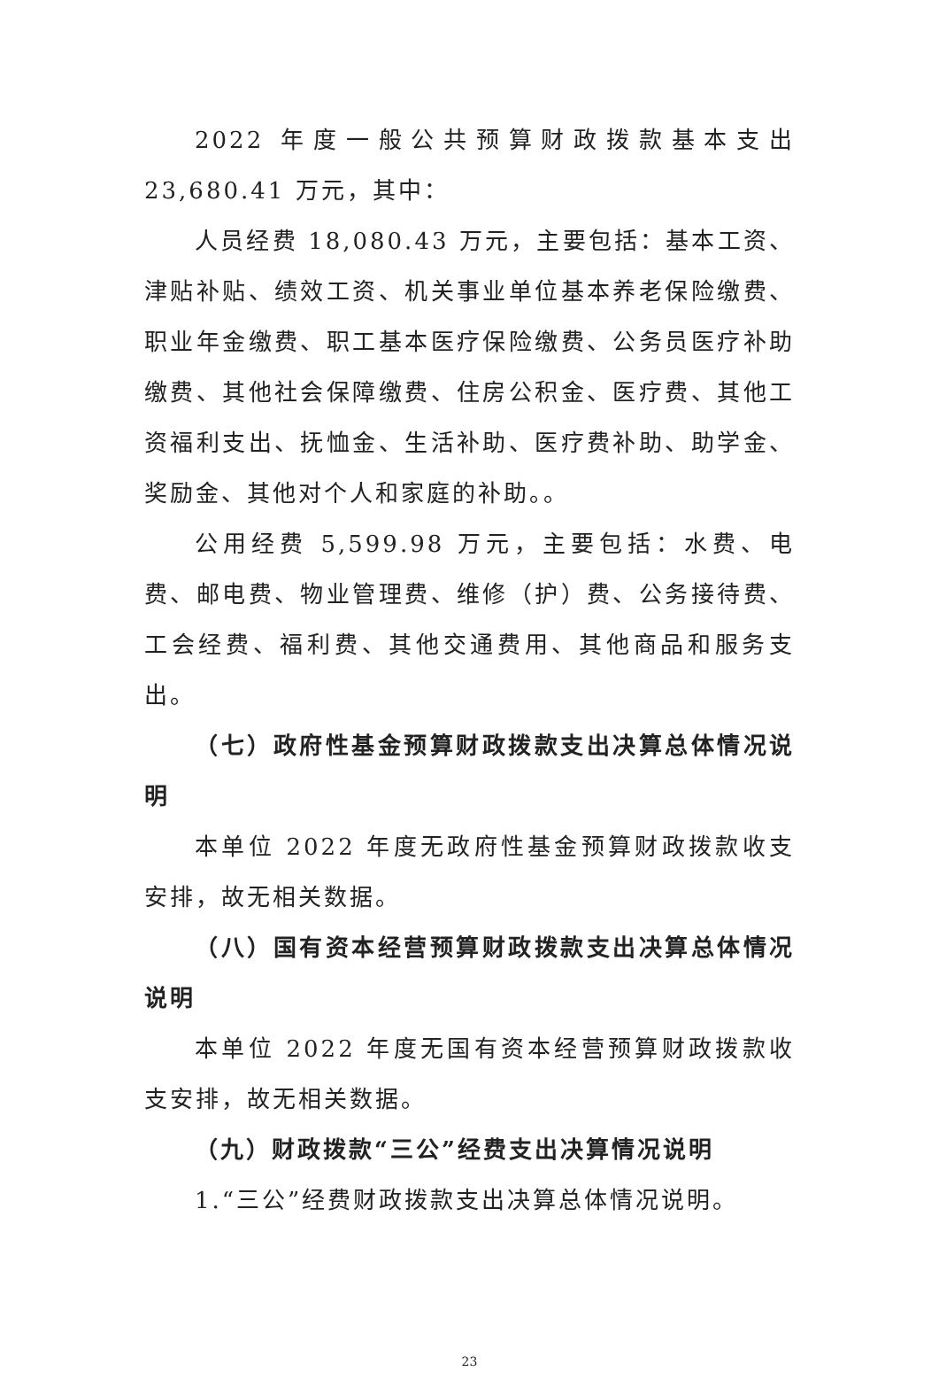2022 年度一般公共预算财政拨款基本支出 23,680.41 万元，其中：
人员经费 18,080.43 万元，主要包括：基本工资、津贴补贴、绩效工资、机关事业单位基本养老保险缴费、职业年金缴费、职工基本医疗保险缴费、公务员医疗补助缴费、其他社会保障缴费、住房公积金、医疗费、其他工资福利支出、抚恤金、生活补助、医疗费补助、助学金、奖励金、其他对个人和家庭的补助。。
公用经费 5,599.98 万元，主要包括：水费、电费、邮电费、物业管理费、维修（护）费、公务接待费、工会经费、福利费、其他交通费用、其他商品和服务支出。
（七）政府性基金预算财政拨款支出决算总体情况说明
本单位 2022 年度无政府性基金预算财政拨款收支安排，故无相关数据。
（八）国有资本经营预算财政拨款支出决算总体情况说明
本单位 2022 年度无国有资本经营预算财政拨款收支安排，故无相关数据。
（九）财政拨款“三公”经费支出决算情况说明
1.“三公”经费财政拨款支出决算总体情况说明。
23